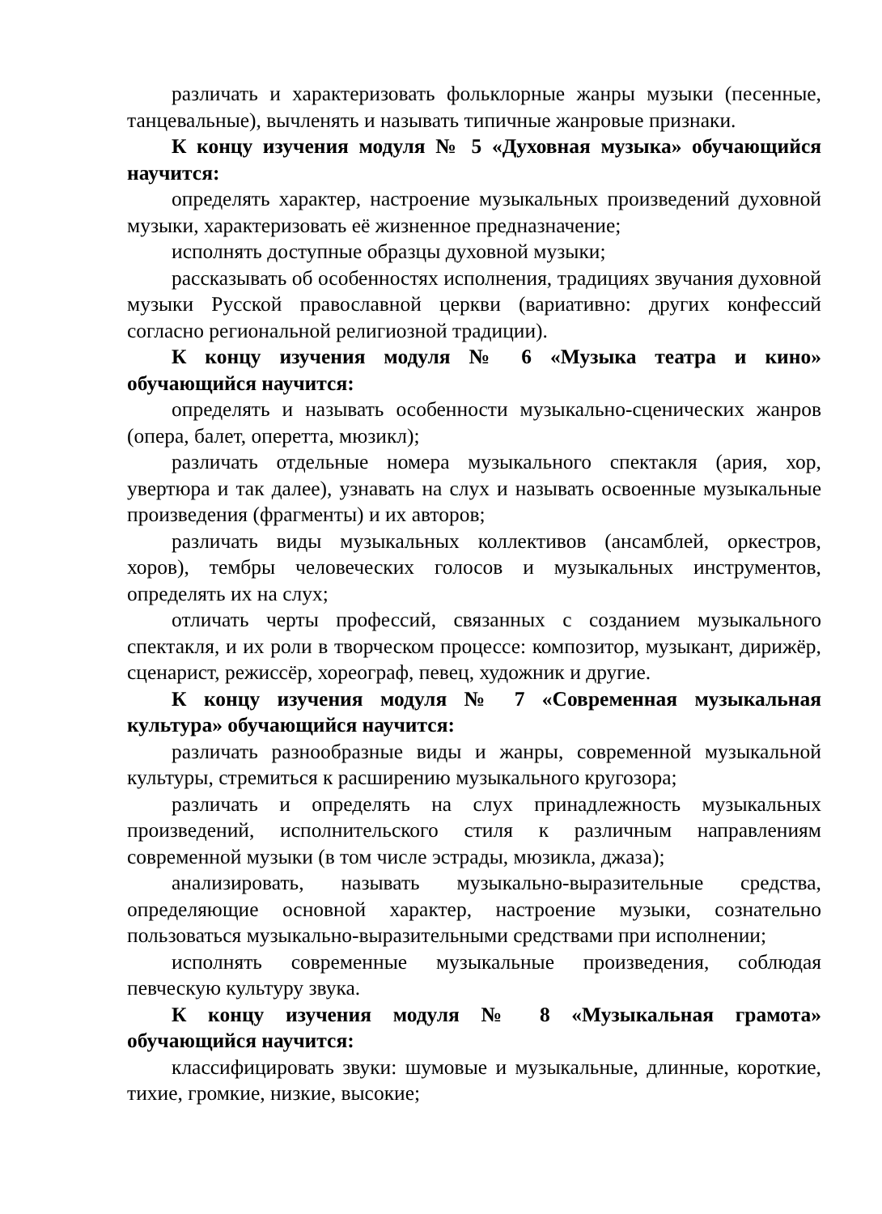различать и характеризовать фольклорные жанры музыки (песенные, танцевальные), вычленять и называть типичные жанровые признаки.
К концу изучения модуля № 5 «Духовная музыка» обучающийся научится:
определять характер, настроение музыкальных произведений духовной музыки, характеризовать её жизненное предназначение;
исполнять доступные образцы духовной музыки;
рассказывать об особенностях исполнения, традициях звучания духовной музыки Русской православной церкви (вариативно: других конфессий согласно региональной религиозной традиции).
К концу изучения модуля № 6 «Музыка театра и кино» обучающийся научится:
определять и называть особенности музыкально-сценических жанров (опера, балет, оперетта, мюзикл);
различать отдельные номера музыкального спектакля (ария, хор, увертюра и так далее), узнавать на слух и называть освоенные музыкальные произведения (фрагменты) и их авторов;
различать виды музыкальных коллективов (ансамблей, оркестров, хоров), тембры человеческих голосов и музыкальных инструментов, определять их на слух;
отличать черты профессий, связанных с созданием музыкального спектакля, и их роли в творческом процессе: композитор, музыкант, дирижёр, сценарист, режиссёр, хореограф, певец, художник и другие.
К концу изучения модуля № 7 «Современная музыкальная культура» обучающийся научится:
различать разнообразные виды и жанры, современной музыкальной культуры, стремиться к расширению музыкального кругозора;
различать и определять на слух принадлежность музыкальных произведений, исполнительского стиля к различным направлениям современной музыки (в том числе эстрады, мюзикла, джаза);
анализировать, называть музыкально-выразительные средства, определяющие основной характер, настроение музыки, сознательно пользоваться музыкально-выразительными средствами при исполнении;
исполнять современные музыкальные произведения, соблюдая певческую культуру звука.
К концу изучения модуля № 8 «Музыкальная грамота» обучающийся научится:
классифицировать звуки: шумовые и музыкальные, длинные, короткие, тихие, громкие, низкие, высокие;